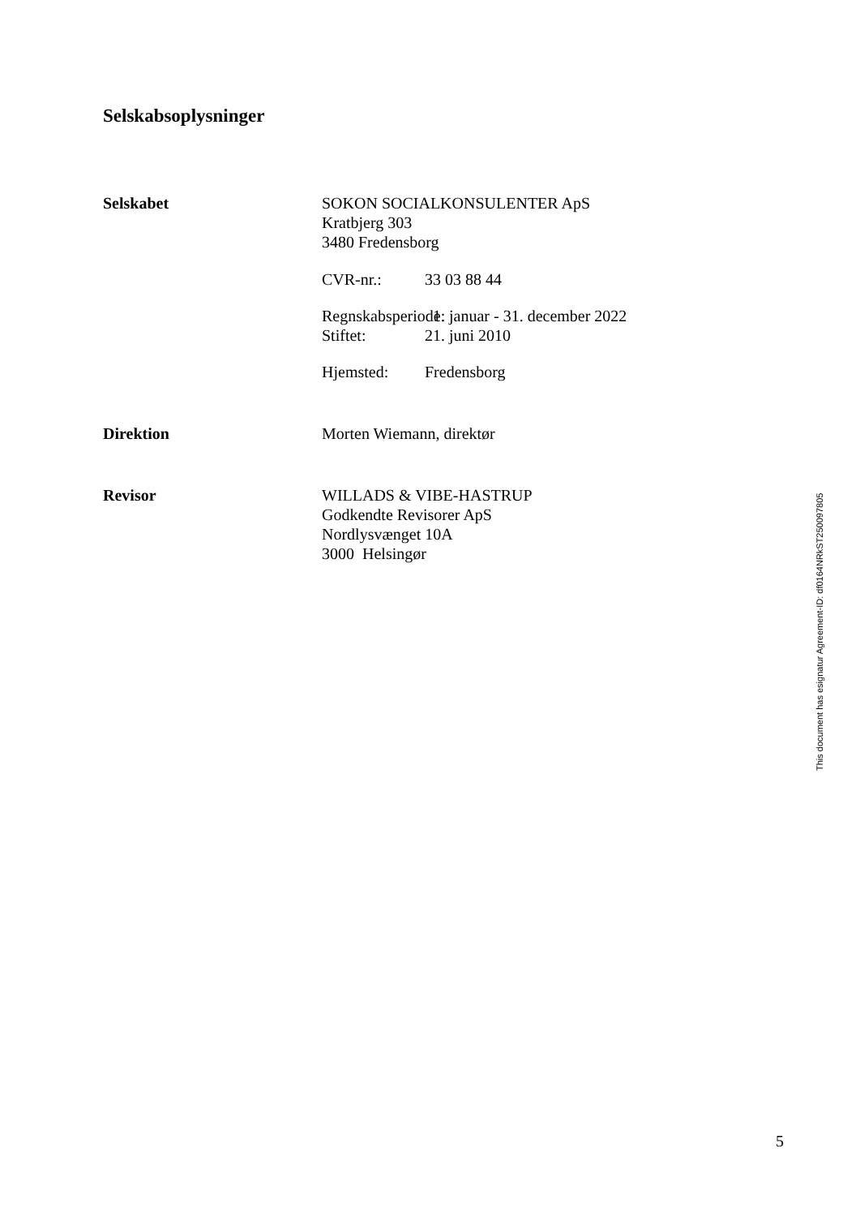Selskabsoplysninger
Selskabet SOKON SOCIALKONSULENTER ApS
Kratbjerg 303
3480 Fredensborg
CVR-nr.: 33 03 88 44
Regnskabsperiode: 1. januar - 31. december 2022
Stiftet: 21. juni 2010
Hjemsted: Fredensborg
Direktion Morten Wiemann, direktør
Revisor WILLADS & VIBE-HASTRUP
Godkendte Revisorer ApS
Nordlysvænget 10A
3000 Helsingør
This document has esignatur Agreement-ID: df0164NRkST250097805
5